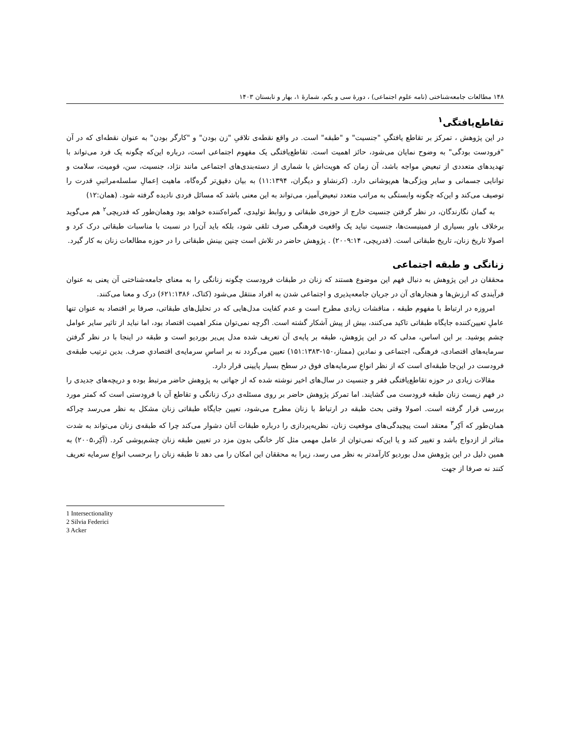۱۴۸ مطالعات جامعه‌شناختی (نامه علوم اجتماعی) ، دورۀ سی و یکم، شمارۀ ۱، بهار و تابستان ۱۴۰۳
تقاطع‌یافتگی<sup>۱</sup>
در این پژوهش ، تمرکز بر تقاطع یافتگیِ "جنسیت" و "طبقه" است. در واقع نقطه‌ی تلاقیِ "زن بودن" و "کارگر بودن" به عنوان نقطه‌ای که در آن "فرودست بودگی" به وضوح نمایان می‌شود، حائز اهمیت است. تقاطع‌یافتگی یک مفهوم اجتماعی است، درباره این‌که چگونه یک فرد می‌تواند با تهدیدهای متعددی از تبعیض مواجه باشد، آن زمان که هویت‌اش با شماری از دسته‌بندی‌های اجتماعی مانند نژاد، جنسیت، سن، قومیت، سلامت و توانایی جسمانی و سایر ویژگی‌ها هم‌پوشانی دارد. (کرنشاو و دیگران، ۱۱:۱۳۹۴) به بیان دقیق‌تر گره‌گاه، ماهیت اِعمالِ سلسله‌مراتبیِ قدرت را توصیف می‌کند و این‌که چگونه وابستگی به مراتب متعدد تبعیض‌آمیز، می‌تواند به این معنی باشد که مسائل فردی نادیده گرفته شود. (همان:۱۲)
به گمان نگارندگان، در نظر گرفتن جنسیت خارج از حوزه‌ی طبقاتی و روابط تولیدی، گمراه‌کننده خواهد بود وهمان‌طور که فدریچی<sup>۲</sup> هم می‌گوید برخلاف باور بسیاری از فمینیست‌ها، جنسیت نباید یک واقعیت فرهنگی صرف تلقی شود، بلکه باید آن‌را در نسبت با مناسبات طبقاتی درک کرد و اصولا تاریخ زنان، تاریخ طبقاتی است. (فدریچی، ۲۰۰۹:۱۴) . پژوهش حاضر در تلاش است چنین بینش طبقاتی را در حوزه مطالعات زنان به کار گیرد.
زنانگی و طبقه اجتماعی
محققان در این پژوهش به دنبال فهم این موضوع هستند که زنان در طبقات فرودست چگونه زنانگی را به معنای جامعه‌شناختی آن یعنی به عنوان فرآیندی که ارزش‌ها و هنجارهای آن در جریان جامعه‌پذیری و اجتماعی شدن به افراد منتقل می‌شود (کتاک، ۶۲۱:۱۳۸۶) درک و معنا می‌کنند.
امروزه در ارتباط با مفهوم طبقه ، مناقشات زیادی مطرح است و عدم کفایت مدل‌هایی که در تحلیل‌های طبقاتی، صرفا بر اقتصاد به عنوان تنها عاملِ تعیین‌کننده جایگاه طبقاتی تاکید می‌کنند، بیش از پیش آشکار گشته است. اگرچه نمی‌توان منکر اهمیت اقتصاد بود، اما نباید از تاثیر سایر عوامل چشم پوشید. بر این اساس، مدلی که در این پژوهش، طبقه بر پایه‌ی آن تعریف شده مدل پی‌یر بوردیو است و طبقه در اینجا با در نظر گرفتن سرمایه‌های اقتصادی، فرهنگی، اجتماعی و نمادین (ممتاز،۱۵۰-۱۵۱:۱۳۸۳) تعیین می‌گردد نه بر اساسِ سرمایه‌ی اقتصادیِ صرف. بدین ترتیب طبقه‌ی فرودست در این‌جا طبقه‌ای است که از نظر انواعِ سرمایه‌های فوق در سطح بسیار پایینی قرار دارد.
مقالات زیادی در حوزه تقاطع‌یافتگی فقر و جنسیت در سال‌های اخیر نوشته شده که از جهاتی به پژوهش حاضر مرتبط بوده و دریچه‌های جدیدی را در فهم زیست زنان طبقه فرودست می گشایند. اما تمرکز پژوهش حاضر بر روی مسئله‌ی درک زنانگی و تقاطع آن با فرودستی است که کمتر مورد بررسی قرار گرفته است. اصولا وقتی بحث طبقه در ارتباط با زنان مطرح می‌شود، تعیین جایگاه طبقاتی زنان مشکل به نظر می‌رسد چراکه همان‌طور که آکِر<sup>۳</sup> معتقد است پیچیدگی‌های موقعیت زنان، نظریه‌پردازی را درباره طبقات آنان دشوار می‌کند چرا که طبقه‌ی زنان می‌تواند به شدت متاثر از ازدواج باشد و تغییر کند و یا این‌که نمی‌توان از عامل مهمی مثل کار خانگی بدون مزد در تعیین طبقه زنان چشم‌پوشی کرد. (آکِر،۲۰۰۵) به همین دلیل در این پژوهش مدل بوردیو کارآمدتر به نظر می رسد، زیرا به محققان این امکان را می دهد تا طبقه زنان را برحسب انواع سرمایه تعریف کنند نه صرفا از جهت
1 Intersectionality
2 Silvia Federici
3 Acker